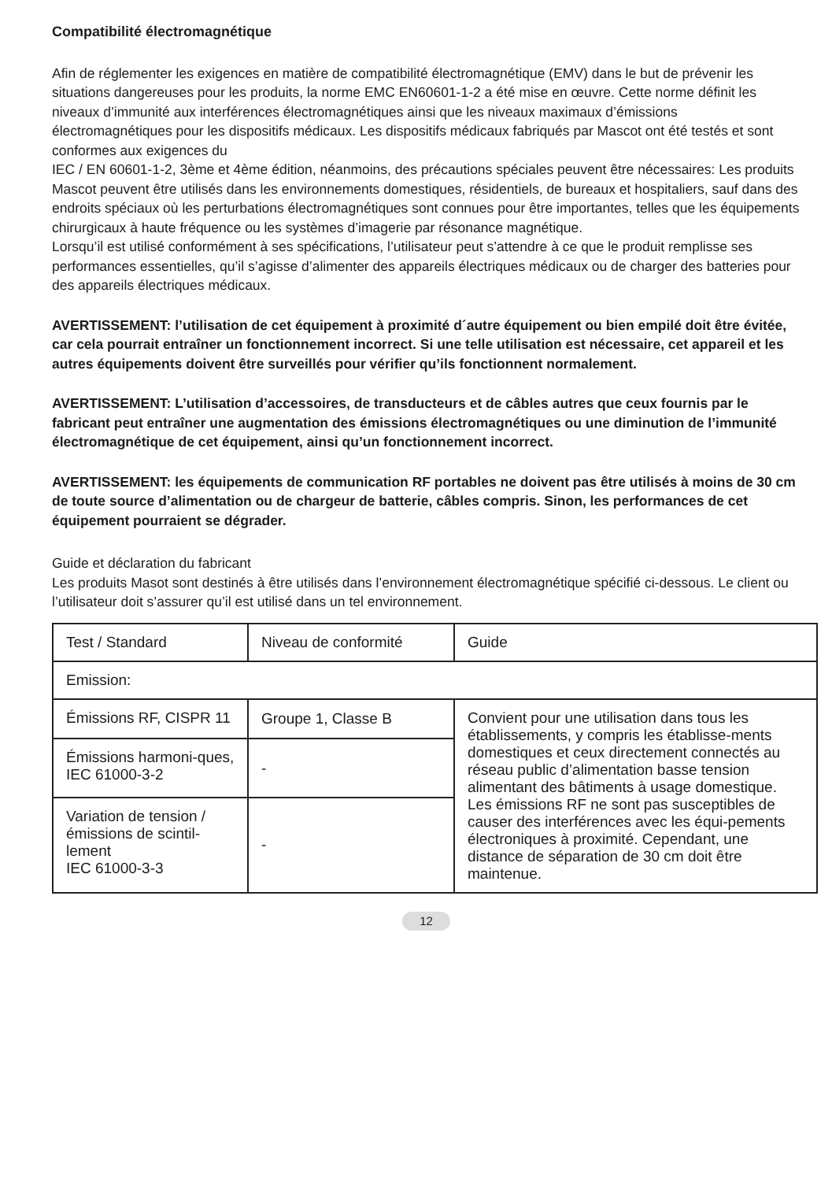Compatibilité électromagnétique
Afin de réglementer les exigences en matière de compatibilité électromagnétique (EMV) dans le but de prévenir les situations dangereuses pour les produits, la norme EMC EN60601-1-2 a été mise en œuvre. Cette norme définit les niveaux d’immunité aux interférences électromagnétiques ainsi que les niveaux maximaux d’émissions électromagnétiques pour les dispositifs médicaux. Les dispositifs médicaux fabriqués par Mascot ont été testés et sont conformes aux exigences du
IEC / EN 60601-1-2, 3ème et 4ème édition, néanmoins, des précautions spéciales peuvent être nécessaires: Les produits Mascot peuvent être utilisés dans les environnements domestiques, résidentiels, de bureaux et hospitaliers, sauf dans des endroits spéciaux où les perturbations électromagnétiques sont connues pour être importantes, telles que les équipements chirurgicaux à haute fréquence ou les systèmes d’imagerie par résonance magnétique.
Lorsqu’il est utilisé conformément à ses spécifications, l’utilisateur peut s’attendre à ce que le produit remplisse ses performances essentielles, qu’il s’agisse d’alimenter des appareils électriques médicaux ou de charger des batteries pour des appareils électriques médicaux.
AVERTISSEMENT: l’utilisation de cet équipement à proximité d´autre équipement ou bien empilé doit être évitée, car cela pourrait entraîner un fonctionnement incorrect. Si une telle utilisation est nécessaire, cet appareil et les autres équipements doivent être surveillés pour vérifier qu’ils fonctionnent normalement.
AVERTISSEMENT: L’utilisation d’accessoires, de transducteurs et de câbles autres que ceux fournis par le fabricant peut entraîner une augmentation des émissions électromagnétiques ou une diminution de l’immunité électromagnétique de cet équipement, ainsi qu’un fonctionnement incorrect.
AVERTISSEMENT: les équipements de communication RF portables ne doivent pas être utilisés à moins de 30 cm de toute source d’alimentation ou de chargeur de batterie, câbles compris. Sinon, les performances de cet équipement pourraient se dégrader.
Guide et déclaration du fabricant
Les produits Masot sont destinés à être utilisés dans l’environnement électromagnétique spécifié ci-dessous. Le client ou l’utilisateur doit s’assurer qu’il est utilisé dans un tel environnement.
| Test / Standard | Niveau de conformité | Guide |
| Emission: | | |
| Émissions RF, CISPR 11 | Groupe 1, Classe B | Convient pour une utilisation dans tous les établissements, y compris les établisse-ments domestiques et ceux directement connectés au réseau public d’alimentation basse tension alimentant des bâtiments à usage domestique. Les émissions RF ne sont pas susceptibles de causer des interférences avec les équi-pements électroniques à proximité. Cependant, une distance de séparation de 30 cm doit être maintenue. |
| Émissions harmoni-ques, IEC 61000-3-2 | - | |
| Variation de tension / émissions de scintil-lement IEC 61000-3-3 | - | |
12